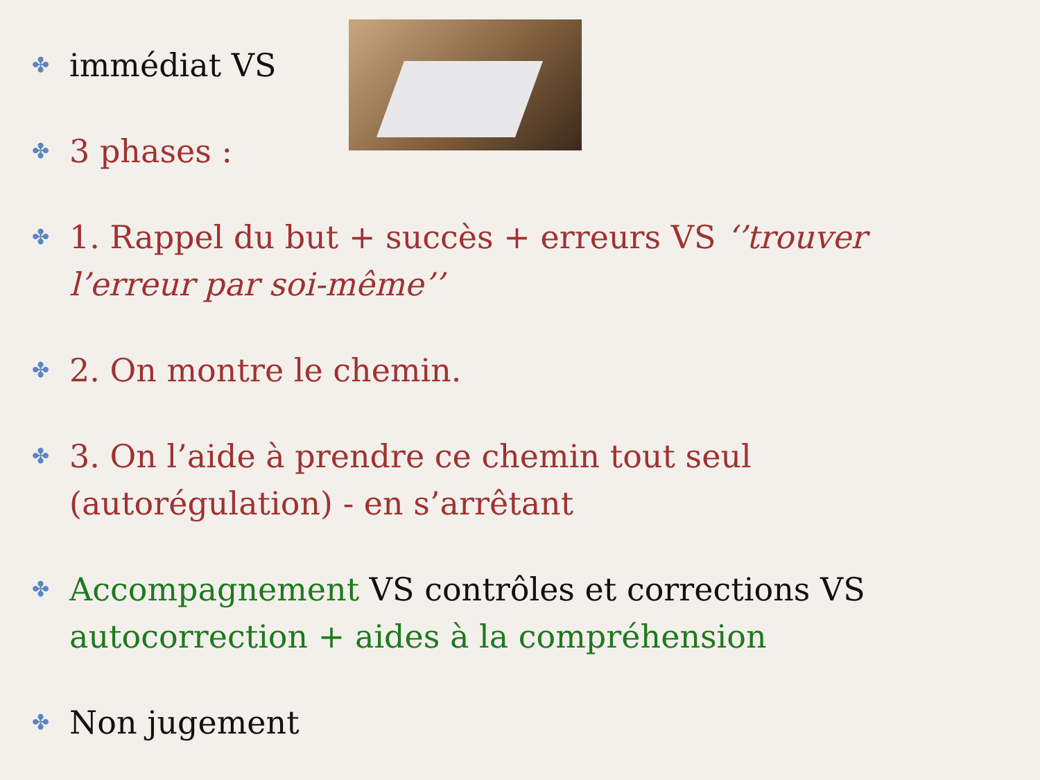✤ immédiat VS
✤ 3 phases :
✤ 1. Rappel du but + succès + erreurs VS ‘’trouver l’erreur par soi-même’’
✤ 2. On montre le chemin.
✤ 3. On l’aide à prendre ce chemin tout seul (autorégulation) - en s’arrêtant
✤ Accompagnement VS contrôles et corrections VS autocorrection + aides à la compréhension
✤ Non jugement